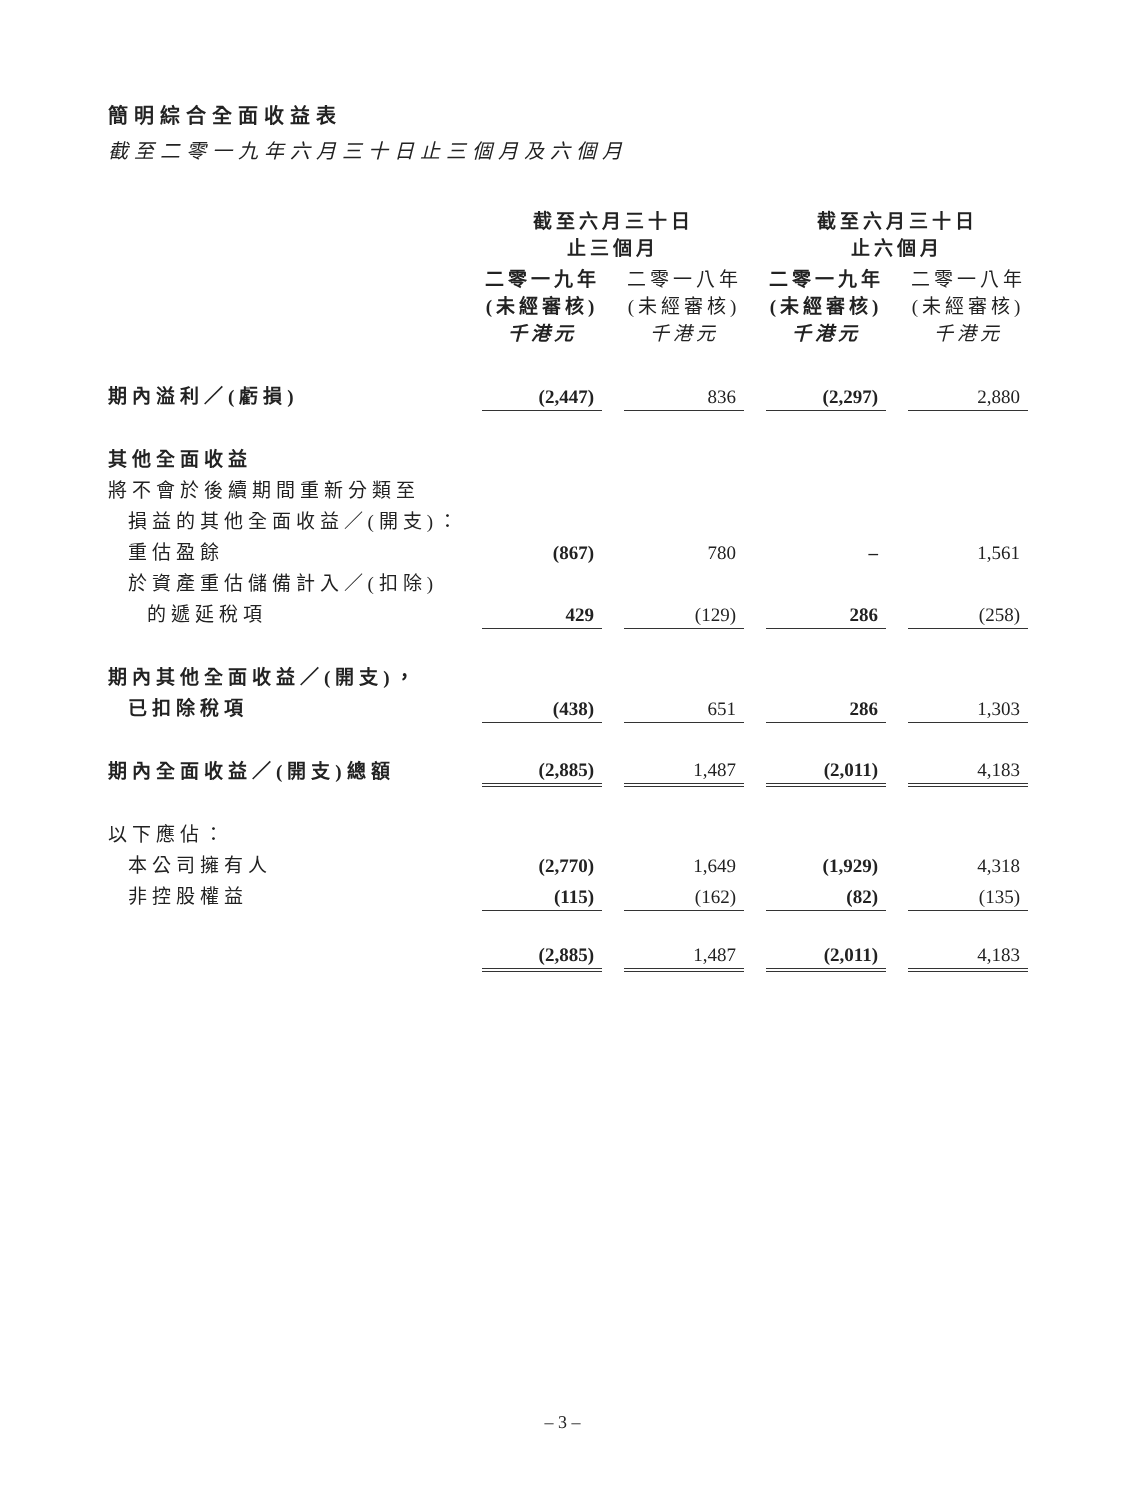簡明綜合全面收益表
截至二零一九年六月三十日止三個月及六個月
| | 截至六月三十日 止三個月 | | | | 截至六月三十日 止六個月 | | |
| | 二零一九年 (未經審核) 千港元 | | 二零一八年 (未經審核) 千港元 | | 二零一九年 (未經審核) 千港元 | | 二零一八年 (未經審核) 千港元 |
| 期內溢利／(虧損) | (2,447) | | 836 | | (2,297) | | 2,880 |
| 其他全面收益 | | | | | | | |
| 將不會於後續期間重新分類至 | | | | | | | |
| 損益的其他全面收益／(開支)： | | | | | | | |
| 重估盈餘 | (867) | | 780 | | – | | 1,561 |
| 於資產重估儲備計入／(扣除) | | | | | | | |
| 的遞延稅項 | 429 | | (129) | | 286 | | (258) |
| 期內其他全面收益／(開支)， | | | | | | | |
| 已扣除稅項 | (438) | | 651 | | 286 | | 1,303 |
| 期內全面收益／(開支)總額 | (2,885) | | 1,487 | | (2,011) | | 4,183 |
| 以下應佔： | | | | | | | |
| 本公司擁有人 | (2,770) | | 1,649 | | (1,929) | | 4,318 |
| 非控股權益 | (115) | | (162) | | (82) | | (135) |
| | (2,885) | | 1,487 | | (2,011) | | 4,183 |
– 3 –